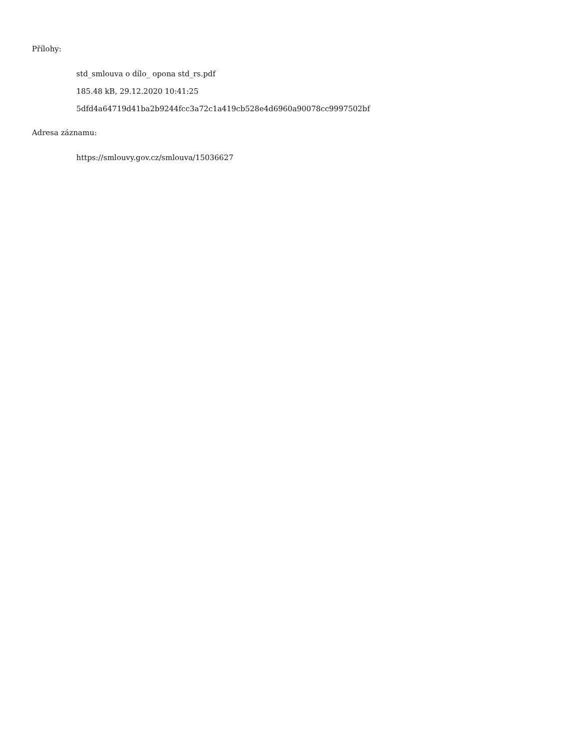Přílohy:
std_smlouva o dílo_ opona std_rs.pdf
185.48 kB, 29.12.2020 10:41:25
5dfd4a64719d41ba2b9244fcc3a72c1a419cb528e4d6960a90078cc9997502bf
Adresa záznamu:
https://smlouvy.gov.cz/smlouva/15036627